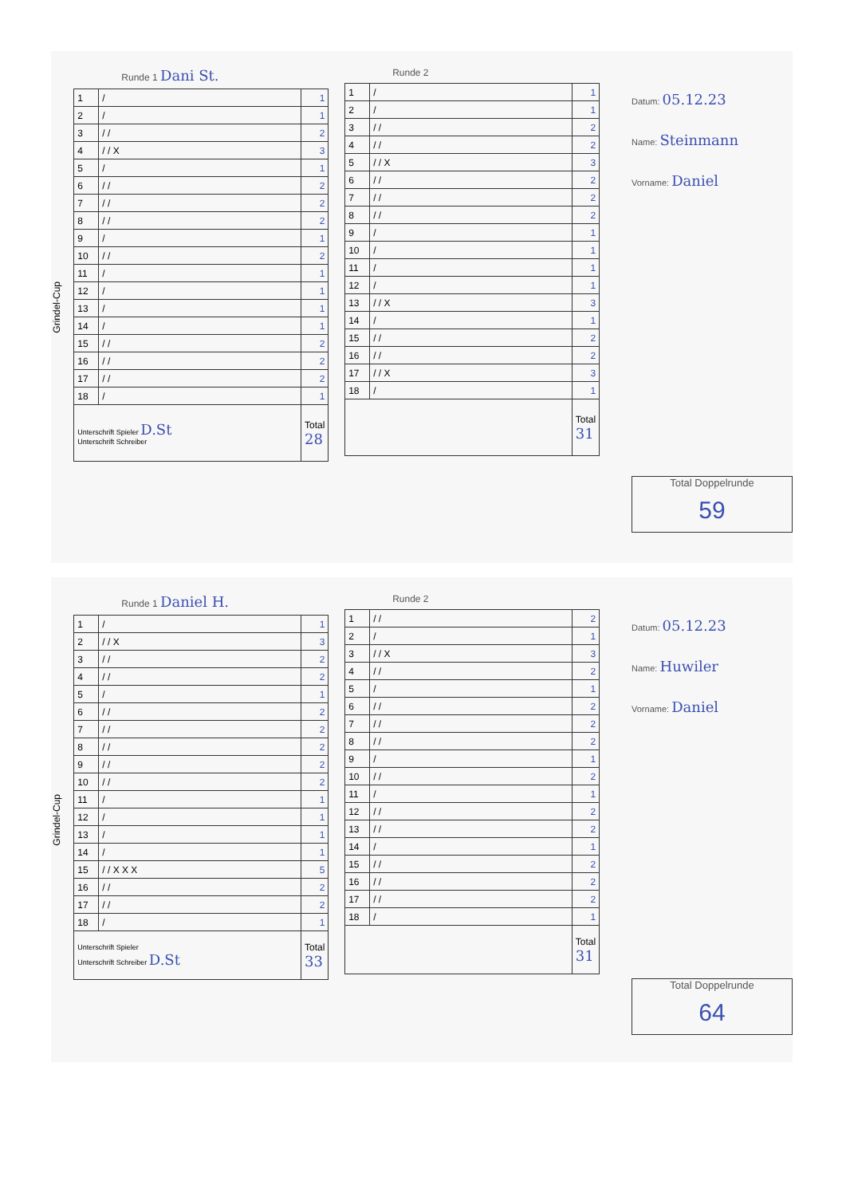Grindel-Cup
Runde 1 Dani St.
| 1 | / | 1 |
| 2 | / | 1 |
| 3 | / / | 2 |
| 4 | / / X | 3 |
| 5 | / | 1 |
| 6 | / / | 2 |
| 7 | / / | 2 |
| 8 | / / | 2 |
| 9 | / | 1 |
| 10 | / / | 2 |
| 11 | / | 1 |
| 12 | / | 1 |
| 13 | / | 1 |
| 14 | / | 1 |
| 15 | / / | 2 |
| 16 | / / | 2 |
| 17 | / / | 2 |
| 18 | / | 1 |
| Unterschrift Spieler D.St Unterschrift Schreiber | | Total 28 |
Runde 2
| 1 | / | 1 |
| 2 | / | 1 |
| 3 | / / | 2 |
| 4 | / / | 2 |
| 5 | / / X | 3 |
| 6 | / / | 2 |
| 7 | / / | 2 |
| 8 | / / | 2 |
| 9 | / | 1 |
| 10 | / | 1 |
| 11 | / | 1 |
| 12 | / | 1 |
| 13 | / / X | 3 |
| 14 | / | 1 |
| 15 | / / | 2 |
| 16 | / / | 2 |
| 17 | / / X | 3 |
| 18 | / | 1 |
| | | Total 31 |
Datum: 05.12.23
Name: Steinmann
Vorname: Daniel
Total Doppelrunde
59
Grindel-Cup
Runde 1 Daniel H.
| 1 | / | 1 |
| 2 | / / X | 3 |
| 3 | / / | 2 |
| 4 | / / | 2 |
| 5 | / | 1 |
| 6 | / / | 2 |
| 7 | / / | 2 |
| 8 | / / | 2 |
| 9 | / / | 2 |
| 10 | / / | 2 |
| 11 | / | 1 |
| 12 | / | 1 |
| 13 | / | 1 |
| 14 | / | 1 |
| 15 | / / X X X | 5 |
| 16 | / / | 2 |
| 17 | / / | 2 |
| 18 | / | 1 |
| Unterschrift Spieler Unterschrift Schreiber D.St | | Total 33 |
Runde 2
| 1 | / / | 2 |
| 2 | / | 1 |
| 3 | / / X | 3 |
| 4 | / / | 2 |
| 5 | / | 1 |
| 6 | / / | 2 |
| 7 | / / | 2 |
| 8 | / / | 2 |
| 9 | / | 1 |
| 10 | / / | 2 |
| 11 | / | 1 |
| 12 | / / | 2 |
| 13 | / / | 2 |
| 14 | / | 1 |
| 15 | / / | 2 |
| 16 | / / | 2 |
| 17 | / / | 2 |
| 18 | / | 1 |
| | | Total 31 |
Datum: 05.12.23
Name: Huwiler
Vorname: Daniel
Total Doppelrunde
64